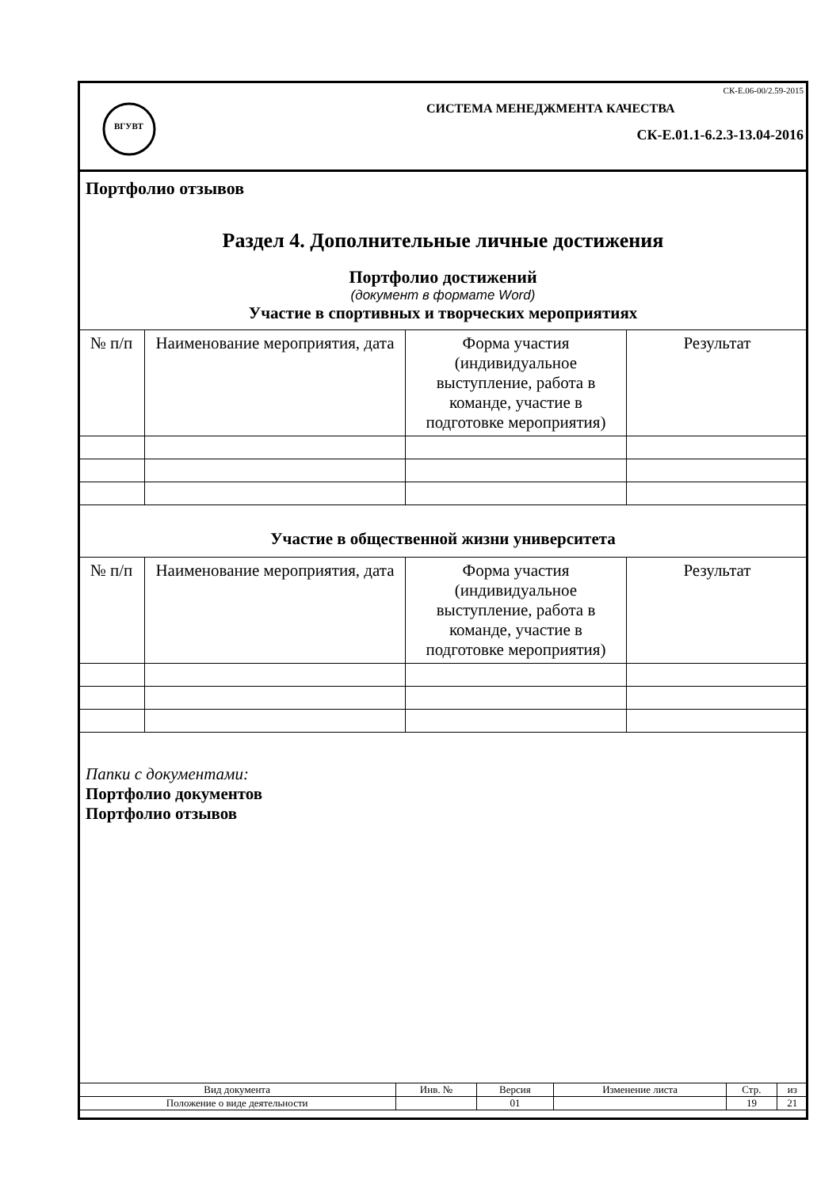ВГУВТ
СК-Е.06-00/2.59-2015
СИСТЕМА МЕНЕДЖМЕНТА КАЧЕСТВА
СК-Е.01.1-6.2.3-13.04-2016
Портфолио отзывов
Раздел 4. Дополнительные личные достижения
Портфолио достижений
(документ в формате Word)
Участие в спортивных и творческих мероприятиях
| № п/п | Наименование мероприятия, дата | Форма участия (индивидуальное выступление, работа в команде, участие в подготовке мероприятия) | Результат |
Участие в общественной жизни университета
| № п/п | Наименование мероприятия, дата | Форма участия (индивидуальное выступление, работа в команде, участие в подготовке мероприятия) | Результат |
Папки с документами:
Портфолио документов
Портфолио отзывов
| Вид документа | Инв. № | Версия | Изменение листа | Стр. | из |
| Положение о виде деятельности | | 01 | | 19 | 21 |